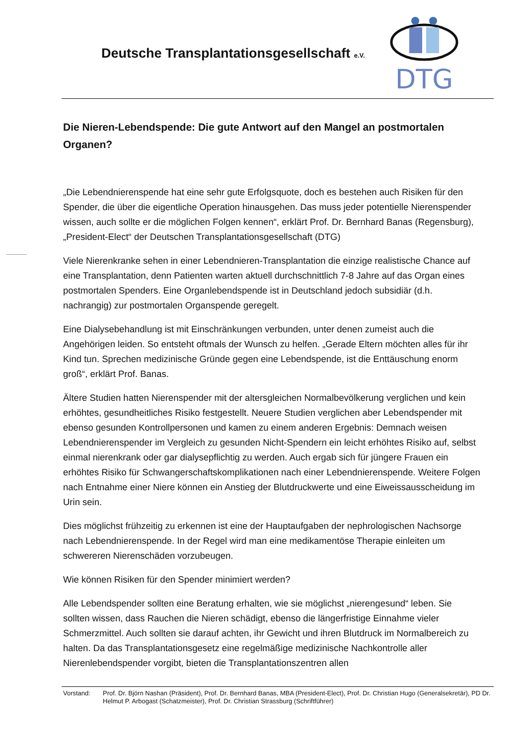Deutsche Transplantationsgesellschaft e.V.
DTG
Die Nieren-Lebendspende: Die gute Antwort auf den Mangel an postmortalen Organen?
„Die Lebendnierenspende hat eine sehr gute Erfolgsquote, doch es bestehen auch Risiken für den Spender, die über die eigentliche Operation hinausgehen. Das muss jeder potentielle Nierenspender wissen, auch sollte er die möglichen Folgen kennen“, erklärt Prof. Dr. Bernhard Banas (Regensburg), „President-Elect“ der Deutschen Transplantationsgesellschaft (DTG)
Viele Nierenkranke sehen in einer Lebendnieren-Transplantation die einzige realistische Chance auf eine Transplantation, denn Patienten warten aktuell durchschnittlich 7-8 Jahre auf das Organ eines postmortalen Spenders. Eine Organlebendspende ist in Deutschland jedoch subsidiär (d.h. nachrangig) zur postmortalen Organspende geregelt.
Eine Dialysebehandlung ist mit Einschränkungen verbunden, unter denen zumeist auch die Angehörigen leiden. So entsteht oftmals der Wunsch zu helfen. „Gerade Eltern möchten alles für ihr Kind tun. Sprechen medizinische Gründe gegen eine Lebendspende, ist die Enttäuschung enorm groß“, erklärt Prof. Banas.
Ältere Studien hatten Nierenspender mit der altersgleichen Normalbevölkerung verglichen und kein erhöhtes, gesundheitliches Risiko festgestellt. Neuere Studien verglichen aber Lebendspender mit ebenso gesunden Kontrollpersonen und kamen zu einem anderen Ergebnis: Demnach weisen Lebendnierenspender im Vergleich zu gesunden Nicht-Spendern ein leicht erhöhtes Risiko auf, selbst einmal nierenkrank oder gar dialysepflichtig zu werden. Auch ergab sich für jüngere Frauen ein erhöhtes Risiko für Schwangerschaftskomplikationen nach einer Lebendnierenspende. Weitere Folgen nach Entnahme einer Niere können ein Anstieg der Blutdruckwerte und eine Eiweissausscheidung im Urin sein.
Dies möglichst frühzeitig zu erkennen ist eine der Hauptaufgaben der nephrologischen Nachsorge nach Lebendnierenspende. In der Regel wird man eine medikamentöse Therapie einleiten um schwereren Nierenschäden vorzubeugen.
Wie können Risiken für den Spender minimiert werden?
Alle Lebendspender sollten eine Beratung erhalten, wie sie möglichst „nierengesund“ leben. Sie sollten wissen, dass Rauchen die Nieren schädigt, ebenso die längerfristige Einnahme vieler Schmerzmittel. Auch sollten sie darauf achten, ihr Gewicht und ihren Blutdruck im Normalbereich zu halten. Da das Transplantationsgesetz eine regelmäßige medizinische Nachkontrolle aller Nierenlebendspender vorgibt, bieten die Transplantationszentren allen
Vorstand: Prof. Dr. Björn Nashan (Präsident), Prof. Dr. Bernhard Banas, MBA (President-Elect), Prof. Dr. Christian Hugo (Generalsekretär), PD Dr. Helmut P. Arbogast (Schatzmeister), Prof. Dr. Christian Strassburg (Schriftführer)